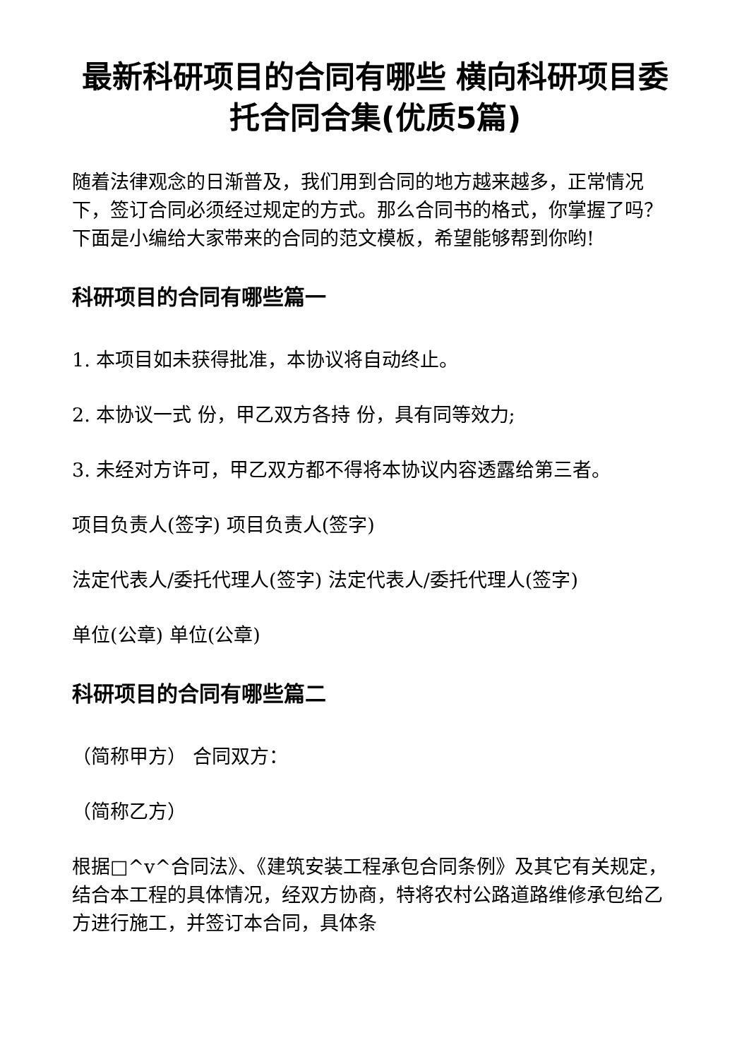最新科研项目的合同有哪些 横向科研项目委托合同合集(优质5篇)
随着法律观念的日渐普及，我们用到合同的地方越来越多，正常情况下，签订合同必须经过规定的方式。那么合同书的格式，你掌握了吗？下面是小编给大家带来的合同的范文模板，希望能够帮到你哟!
科研项目的合同有哪些篇一
1. 本项目如未获得批准，本协议将自动终止。
2. 本协议一式 份，甲乙双方各持 份，具有同等效力;
3. 未经对方许可，甲乙双方都不得将本协议内容透露给第三者。
项目负责人(签字) 项目负责人(签字)
法定代表人/委托代理人(签字) 法定代表人/委托代理人(签字)
单位(公章) 单位(公章)
科研项目的合同有哪些篇二
（简称甲方） 合同双方：
（简称乙方）
根据□^v^合同法》、《建筑安装工程承包合同条例》及其它有关规定，结合本工程的具体情况，经双方协商，特将农村公路道路维修承包给乙方进行施工，并签订本合同，具体条